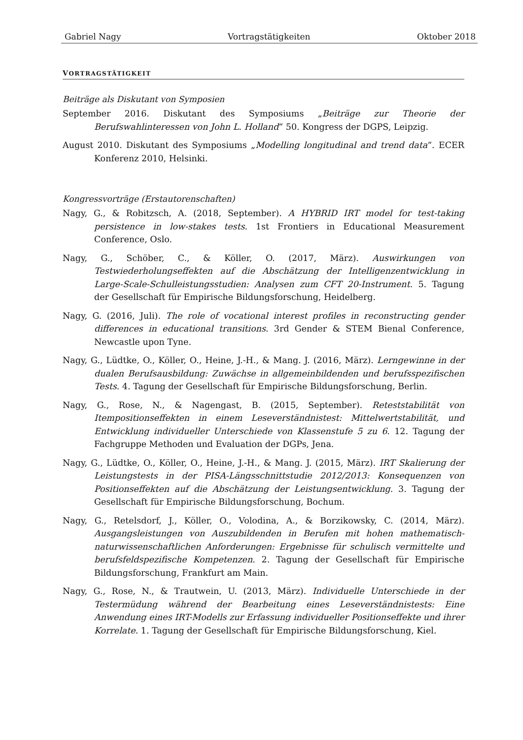Gabriel Nagy Vortragstätigkeiten Oktober 2018
VORTRAGSTÄTIGKEIT
Beiträge als Diskutant von Symposien
September 2016. Diskutant des Symposiums „Beiträge zur Theorie der Berufswahlinteressen von John L. Holland“ 50. Kongress der DGPS, Leipzig.
August 2010. Diskutant des Symposiums „Modelling longitudinal and trend data“. ECER Konferenz 2010, Helsinki.
Kongressvorträge (Erstautorenschaften)
Nagy, G., & Robitzsch, A. (2018, September). A HYBRID IRT model for test-taking persistence in low-stakes tests. 1st Frontiers in Educational Measurement Conference, Oslo.
Nagy, G., Schöber, C., & Köller, O. (2017, März). Auswirkungen von Testwiederholungseffekten auf die Abschätzung der Intelligenzentwicklung in Large-Scale-Schulleistungsstudien: Analysen zum CFT 20-Instrument. 5. Tagung der Gesellschaft für Empirische Bildungsforschung, Heidelberg.
Nagy, G. (2016, Juli). The role of vocational interest profiles in reconstructing gender differences in educational transitions. 3rd Gender & STEM Bienal Conference, Newcastle upon Tyne.
Nagy, G., Lüdtke, O., Köller, O., Heine, J.-H., & Mang. J. (2016, März). Lerngewinne in der dualen Berufsausbildung: Zuwächse in allgemeinbildenden und berufsspezifischen Tests. 4. Tagung der Gesellschaft für Empirische Bildungsforschung, Berlin.
Nagy, G., Rose, N., & Nagengast, B. (2015, September). Reteststabilität von Itempositionseffekten in einem Leseverständnistest: Mittelwertstabilität, und Entwicklung individueller Unterschiede von Klassenstufe 5 zu 6. 12. Tagung der Fachgruppe Methoden und Evaluation der DGPs, Jena.
Nagy, G., Lüdtke, O., Köller, O., Heine, J.-H., & Mang. J. (2015, März). IRT Skalierung der Leistungstests in der PISA-Längsschnittstudie 2012/2013: Konsequenzen von Positionseffekten auf die Abschätzung der Leistungsentwicklung. 3. Tagung der Gesellschaft für Empirische Bildungsforschung, Bochum.
Nagy, G., Retelsdorf, J., Köller, O., Volodina, A., & Borzikowsky, C. (2014, März). Ausgangsleistungen von Auszubildenden in Berufen mit hohen mathematisch-naturwissenschaftlichen Anforderungen: Ergebnisse für schulisch vermittelte und berufsfeldspezifische Kompetenzen. 2. Tagung der Gesellschaft für Empirische Bildungsforschung, Frankfurt am Main.
Nagy, G., Rose, N., & Trautwein, U. (2013, März). Individuelle Unterschiede in der Testermüdung während der Bearbeitung eines Leseverständnistests: Eine Anwendung eines IRT-Modells zur Erfassung individueller Positionseffekte und ihrer Korrelate. 1. Tagung der Gesellschaft für Empirische Bildungsforschung, Kiel.